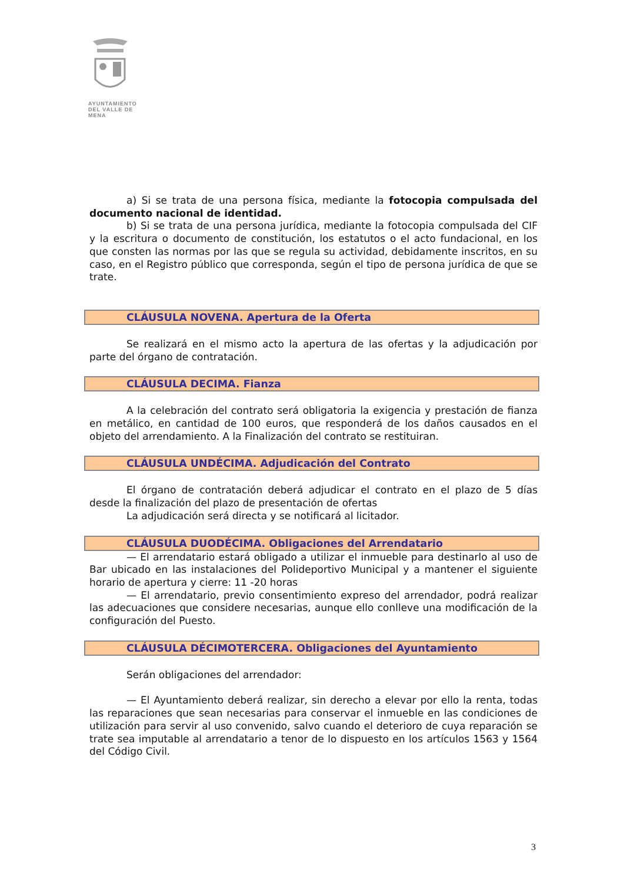AYUNTAMIENTO
DEL VALLE DE MENA
a) Si se trata de una persona física, mediante la fotocopia compulsada del documento nacional de identidad.
b) Si se trata de una persona jurídica, mediante la fotocopia compulsada del CIF y la escritura o documento de constitución, los estatutos o el acto fundacional, en los que consten las normas por las que se regula su actividad, debidamente inscritos, en su caso, en el Registro público que corresponda, según el tipo de persona jurídica de que se trate.
CLÁUSULA NOVENA. Apertura de la Oferta
Se realizará en el mismo acto la apertura de las ofertas y la adjudicación por parte del órgano de contratación.
CLÁUSULA DECIMA. Fianza
A la celebración del contrato será obligatoria la exigencia y prestación de fianza en metálico, en cantidad de 100 euros, que responderá de los daños causados en el objeto del arrendamiento. A la Finalización del contrato se restituiran.
CLÁUSULA UNDÉCIMA. Adjudicación del Contrato
El órgano de contratación deberá adjudicar el contrato en el plazo de 5 días desde la finalización del plazo de presentación de ofertas
La adjudicación será directa y se notificará al licitador.
CLÁUSULA DUODÉCIMA. Obligaciones del Arrendatario
— El arrendatario estará obligado a utilizar el inmueble para destinarlo al uso de Bar ubicado en las instalaciones del Polideportivo Municipal y a mantener el siguiente horario de apertura y cierre: 11 -20 horas
— El arrendatario, previo consentimiento expreso del arrendador, podrá realizar las adecuaciones que considere necesarias, aunque ello conlleve una modificación de la configuración del Puesto.
CLÁUSULA DÉCIMOTERCERA. Obligaciones del Ayuntamiento
Serán obligaciones del arrendador:
— El Ayuntamiento deberá realizar, sin derecho a elevar por ello la renta, todas las reparaciones que sean necesarias para conservar el inmueble en las condiciones de utilización para servir al uso convenido, salvo cuando el deterioro de cuya reparación se trate sea imputable al arrendatario a tenor de lo dispuesto en los artículos 1563 y 1564 del Código Civil.
3